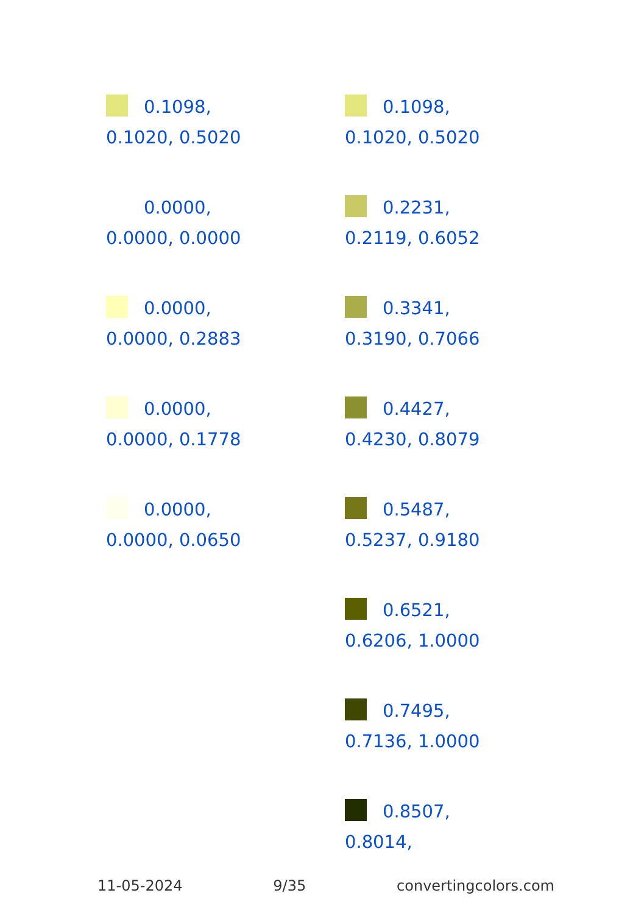0.1098, 0.1020, 0.5020
0.0000, 0.0000, 0.0000
0.0000, 0.0000, 0.2883
0.0000, 0.0000, 0.1778
0.0000, 0.0000, 0.0650
0.1098, 0.1020, 0.5020
0.2231, 0.2119, 0.6052
0.3341, 0.3190, 0.7066
0.4427, 0.4230, 0.8079
0.5487, 0.5237, 0.9180
0.6521, 0.6206, 1.0000
0.7495, 0.7136, 1.0000
0.8507, 0.8014,
11-05-2024 9/35 convertingcolors.com